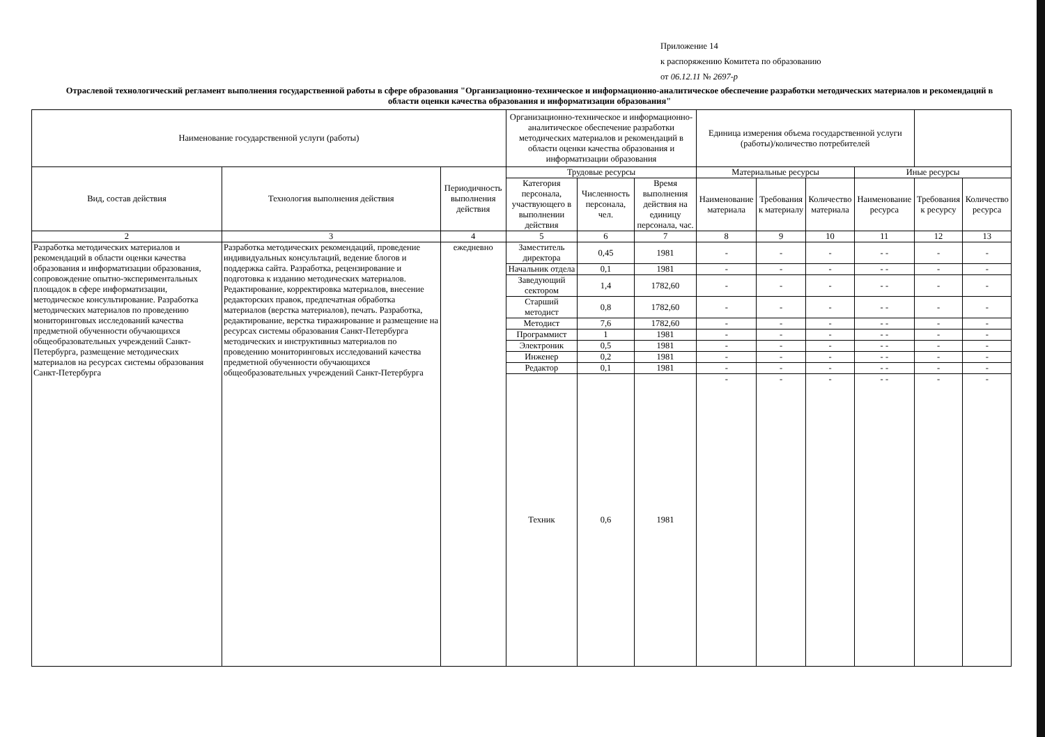Приложение 14
к распоряжению Комитета по образованию
от 06.12.11 № 2697-р
Отраслевой технологический регламент выполнения государственной работы в сфере образования "Организационно-техническое и информационно-аналитическое обеспечение разработки методических материалов и рекомендаций в области оценки качества образования и информатизации образования"
| Наименование государственной услуги (работы) | | | Организационно-техническое и информационно-аналитическое обеспечение разработки методических материалов и рекомендаций в области оценки качества образования и информатизации образования | | | Единица измерения объема государственной услуги (работы)/количество потребителей | | | | | |
| --- | --- | --- | --- | --- | --- | --- | --- | --- | --- | --- | --- |
| Вид, состав действия | Технология выполнения действия | Периодичность выполнения действия | Трудовые ресурсы | | | Материальные ресурсы | | | Иные ресурсы | | |
| | | | Категория персонала, участвующего в выполнении действия | Численность персонала, чел. | Время выполнения действия на единицу персонала, час. | Наименование материала | Требования к материалу | Количество материала | Наименование ресурса | Требования к ресурсу | Количество ресурса |
| 2 | 3 | 4 | 5 | 6 | 7 | 8 | 9 | 10 | 11 | 12 | 13 |
| Разработка методических материалов и рекомендаций в области оценки качества образования и информатизации образования, сопровождение опытно-экспериментальных площадок в сфере информатизации, методическое консультирование. Разработка методических материалов по проведению мониторинговых исследований качества предметной обученности обучающихся общеобразовательных учреждений Санкт-Петербурга, размещение методических материалов на ресурсах системы образования Санкт-Петербурга | Разработка методических рекомендаций, проведение индивидуальных консультаций, ведение блогов и поддержка сайта. Разработка, рецензирование и подготовка к изданию методических материалов. Редактирование, корректировка материалов, внесение редакторских правок, предпечатная обработка материалов (верстка материалов), печать. Разработка, редактирование, верстка тиражирование и размещение на ресурсах системы образования Санкт-Петербурга методических и инструктивныз материалов по проведению мониторинговых исследований качества предметной обученности обучающихся общеобразовательных учреждений Санкт-Петербурга | ежедневно | Заместитель директора | 0,45 | 1981 | - | - | - | - - | - | - |
| | | | Начальник отдела | 0,1 | 1981 | - | - | - | - - | - | - |
| | | | Заведующий сектором | 1,4 | 1782,60 | - | - | - | - - | - | - |
| | | | Старший методист | 0,8 | 1782,60 | - | - | - | - - | - | - |
| | | | Методист | 7,6 | 1782,60 | - | - | - | - - | - | - |
| | | | Программист | 1 | 1981 | - | - | - | - - | - | - |
| | | | Электроник | 0,5 | 1981 | - | - | - | - - | - | - |
| | | | Инженер | 0,2 | 1981 | - | - | - | - - | - | - |
| | | | Редактор | 0,1 | 1981 | - | - | - | - - | - | - |
| | | | Техник | 0,6 | 1981 | - | - | - | - - | - | - |